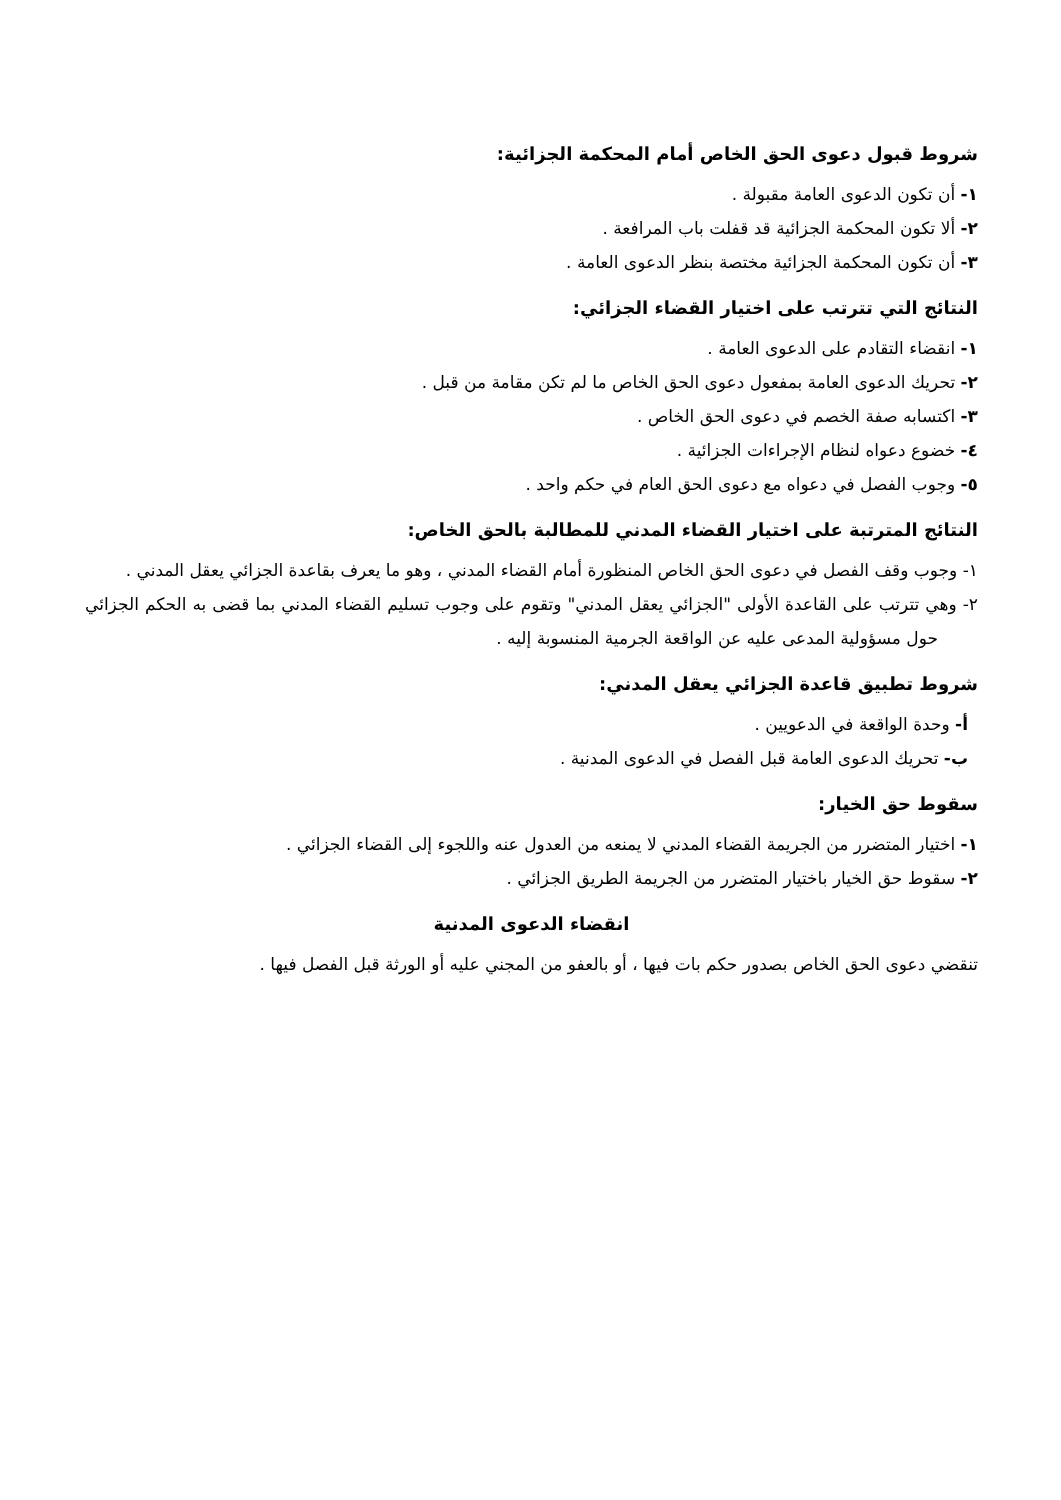شروط قبول دعوى الحق الخاص أمام المحكمة الجزائية:
١- أن تكون الدعوى العامة مقبولة .
٢- ألا تكون المحكمة الجزائية قد قفلت باب المرافعة .
٣- أن تكون المحكمة الجزائية مختصة بنظر الدعوى العامة .
النتائج التي تترتب على اختيار القضاء الجزائي:
١- انقضاء التقادم على الدعوى العامة .
٢- تحريك الدعوى العامة بمفعول دعوى الحق الخاص ما لم تكن مقامة من قبل .
٣- اكتسابه صفة الخصم في دعوى الحق الخاص .
٤- خضوع دعواه لنظام الإجراءات الجزائية .
٥- وجوب الفصل في دعواه مع دعوى الحق العام في حكم واحد .
النتائج المترتبة على اختيار القضاء المدني للمطالبة بالحق الخاص:
١- وجوب وقف الفصل في دعوى الحق الخاص المنظورة أمام القضاء المدني ، وهو ما يعرف بقاعدة الجزائي يعقل المدني .
٢- وهي تترتب على القاعدة الأولى "الجزائي يعقل المدني" وتقوم على وجوب تسليم القضاء المدني بما قضى به الحكم الجزائي حول مسؤولية المدعى عليه عن الواقعة الجرمية المنسوبة إليه .
شروط تطبيق قاعدة الجزائي يعقل المدني:
أ- وحدة الواقعة في الدعويين .
ب- تحريك الدعوى العامة قبل الفصل في الدعوى المدنية .
سقوط حق الخيار:
١- اختيار المتضرر من الجريمة القضاء المدني لا يمنعه من العدول عنه واللجوء إلى القضاء الجزائي .
٢- سقوط حق الخيار باختيار المتضرر من الجريمة الطريق الجزائي .
انقضاء الدعوى المدنية
تنقضي دعوى الحق الخاص بصدور حكم بات فيها ، أو بالعفو من المجني عليه أو الورثة قبل الفصل فيها .